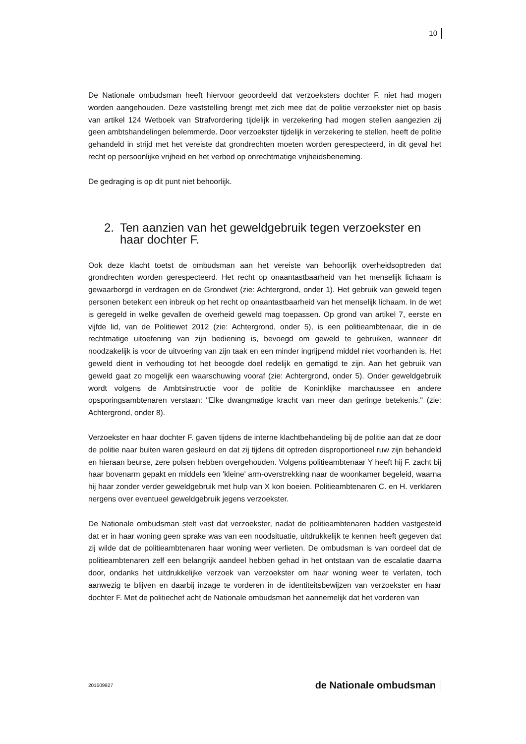10
De Nationale ombudsman heeft hiervoor geoordeeld dat verzoeksters dochter F. niet had mogen worden aangehouden. Deze vaststelling brengt met zich mee dat de politie verzoekster niet op basis van artikel 124 Wetboek van Strafvordering tijdelijk in verzekering had mogen stellen aangezien zij geen ambtshandelingen belemmerde. Door verzoekster tijdelijk in verzekering te stellen, heeft de politie gehandeld in strijd met het vereiste dat grondrechten moeten worden gerespecteerd, in dit geval het recht op persoonlijke vrijheid en het verbod op onrechtmatige vrijheidsbeneming.
De gedraging is op dit punt niet behoorlijk.
2. Ten aanzien van het geweldgebruik tegen verzoekster en haar dochter F.
Ook deze klacht toetst de ombudsman aan het vereiste van behoorlijk overheidsoptreden dat grondrechten worden gerespecteerd. Het recht op onaantastbaarheid van het menselijk lichaam is gewaarborgd in verdragen en de Grondwet (zie: Achtergrond, onder 1). Het gebruik van geweld tegen personen betekent een inbreuk op het recht op onaantastbaarheid van het menselijk lichaam. In de wet is geregeld in welke gevallen de overheid geweld mag toepassen. Op grond van artikel 7, eerste en vijfde lid, van de Politiewet 2012 (zie: Achtergrond, onder 5), is een politieambtenaar, die in de rechtmatige uitoefening van zijn bediening is, bevoegd om geweld te gebruiken, wanneer dit noodzakelijk is voor de uitvoering van zijn taak en een minder ingrijpend middel niet voorhanden is. Het geweld dient in verhouding tot het beoogde doel redelijk en gematigd te zijn. Aan het gebruik van geweld gaat zo mogelijk een waarschuwing vooraf (zie: Achtergrond, onder 5). Onder geweldgebruik wordt volgens de Ambtsinstructie voor de politie de Koninklijke marchaussee en andere opsporingsambtenaren verstaan: "Elke dwangmatige kracht van meer dan geringe betekenis." (zie: Achtergrond, onder 8).
Verzoekster en haar dochter F. gaven tijdens de interne klachtbehandeling bij de politie aan dat ze door de politie naar buiten waren gesleurd en dat zij tijdens dit optreden disproportioneel ruw zijn behandeld en hieraan beurse, zere polsen hebben overgehouden. Volgens politieambtenaar Y heeft hij F. zacht bij haar bovenarm gepakt en middels een 'kleine' arm-overstrekking naar de woonkamer begeleid, waarna hij haar zonder verder geweldgebruik met hulp van X kon boeien. Politieambtenaren C. en H. verklaren nergens over eventueel geweldgebruik jegens verzoekster.
De Nationale ombudsman stelt vast dat verzoekster, nadat de politieambtenaren hadden vastgesteld dat er in haar woning geen sprake was van een noodsituatie, uitdrukkelijk te kennen heeft gegeven dat zij wilde dat de politieambtenaren haar woning weer verlieten. De ombudsman is van oordeel dat de politieambtenaren zelf een belangrijk aandeel hebben gehad in het ontstaan van de escalatie daarna door, ondanks het uitdrukkelijke verzoek van verzoekster om haar woning weer te verlaten, toch aanwezig te blijven en daarbij inzage te vorderen in de identiteitsbewijzen van verzoekster en haar dochter F. Met de politiechef acht de Nationale ombudsman het aannemelijk dat het vorderen van
201509927 de Nationale ombudsman